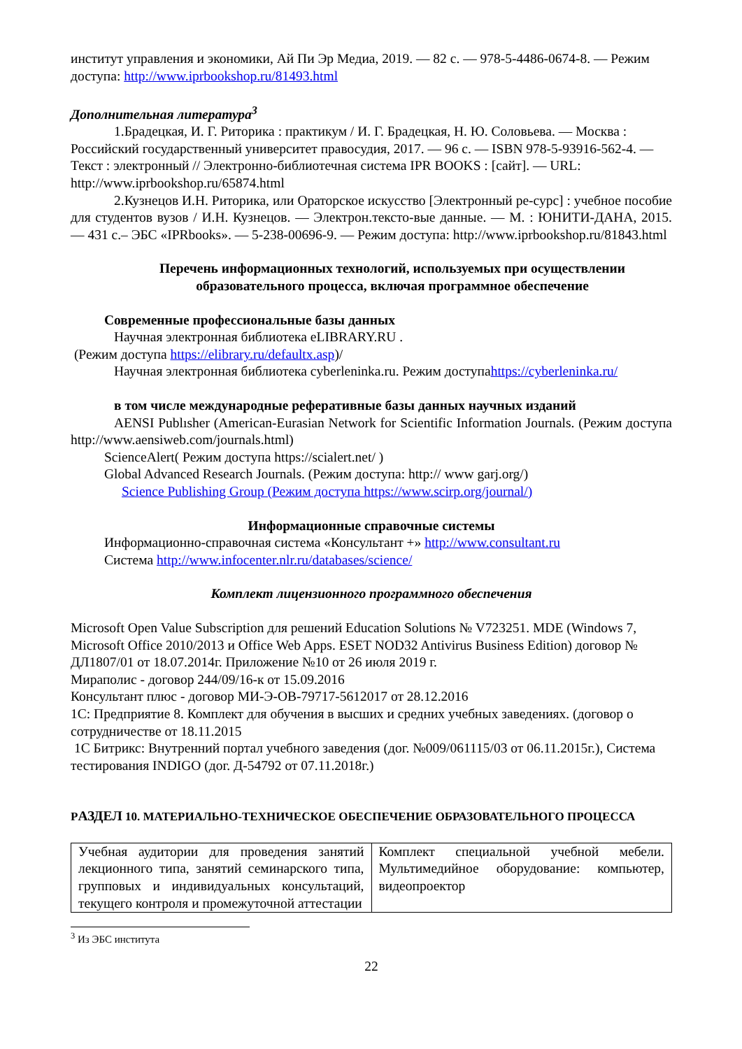институт управления и экономики, Ай Пи Эр Медиа, 2019. — 82 с. — 978-5-4486-0674-8. — Режим доступа: http://www.iprbookshop.ru/81493.html
Дополнительная литература<sup>3</sup>
1.Брадецкая, И. Г. Риторика : практикум / И. Г. Брадецкая, Н. Ю. Соловьева. — Москва : Российский государственный университет правосудия, 2017. — 96 с. — ISBN 978-5-93916-562-4. — Текст : электронный // Электронно-библиотечная система IPR BOOKS : [сайт]. — URL: http://www.iprbookshop.ru/65874.html
2.Кузнецов И.Н. Риторика, или Ораторское искусство [Электронный ре-сурс] : учебное пособие для студентов вузов / И.Н. Кузнецов. — Электрон.тексто-вые данные. — М. : ЮНИТИ-ДАНА, 2015. — 431 с.– ЭБС «IPRbooks». — 5-238-00696-9. — Режим доступа: http://www.iprbookshop.ru/81843.html
Перечень информационных технологий, используемых при осуществлении образовательного процесса, включая программное обеспечение
Современные профессиональные базы данных
Научная электронная библиотека eLIBRARY.RU .
(Режим доступа https://elibrary.ru/defaultx.asp)/
Научная электронная библиотека cyberleninka.ru. Режим доступаhttps://cyberleninka.ru/
в том числе международные реферативные базы данных научных изданий
AENSI Publısher (American-Eurasian Network for Scientific Information Journals. (Режим доступа http://www.aensiweb.com/journals.html)
ScienceAlert( Режим доступа https://scialert.net/ )
Global Advanced Research Journals. (Режим доступа: http:// www garj.org/)
Science Publishing Group (Режим доступа https://www.scirp.org/journal/)
Информационные справочные системы
Информационно-справочная система «Консультант +» http://www.consultant.ru
Система http://www.infocenter.nlr.ru/databases/science/
Комплект лицензионного программного обеспечения
Microsoft Open Value Subscription для решений Education Solutions № V723251. MDE (Windows 7, Microsoft Office 2010/2013 и Office Web Apps. ESET NOD32 Antivirus Business Edition) договор № ДЛ1807/01 от 18.07.2014г. Приложение №10 от 26 июля 2019 г.
Мираполис - договор 244/09/16-к от 15.09.2016
Консультант плюс - договор МИ-Э-ОВ-79717-5612017 от 28.12.2016
1С: Предприятие 8. Комплект для обучения в высших и средних учебных заведениях. (договор о сотрудничестве от 18.11.2015
1С Битрикс: Внутренний портал учебного заведения (дог. №009/061115/03 от 06.11.2015г.), Система тестирования INDIGO (дог. Д-54792 от 07.11.2018г.)
РАЗДЕЛ 10. МАТЕРИАЛЬНО-ТЕХНИЧЕСКОЕ ОБЕСПЕЧЕНИЕ ОБРАЗОВАТЕЛЬНОГО ПРОЦЕССА
| Учебная аудитории для проведения занятий лекционного типа, занятий семинарского типа, групповых и индивидуальных консультаций, текущего контроля и промежуточной аттестации | Комплект специальной учебной мебели. Мультимедийное оборудование: компьютер, видеопроектор |
<sup>3</sup> Из ЭБС института
22